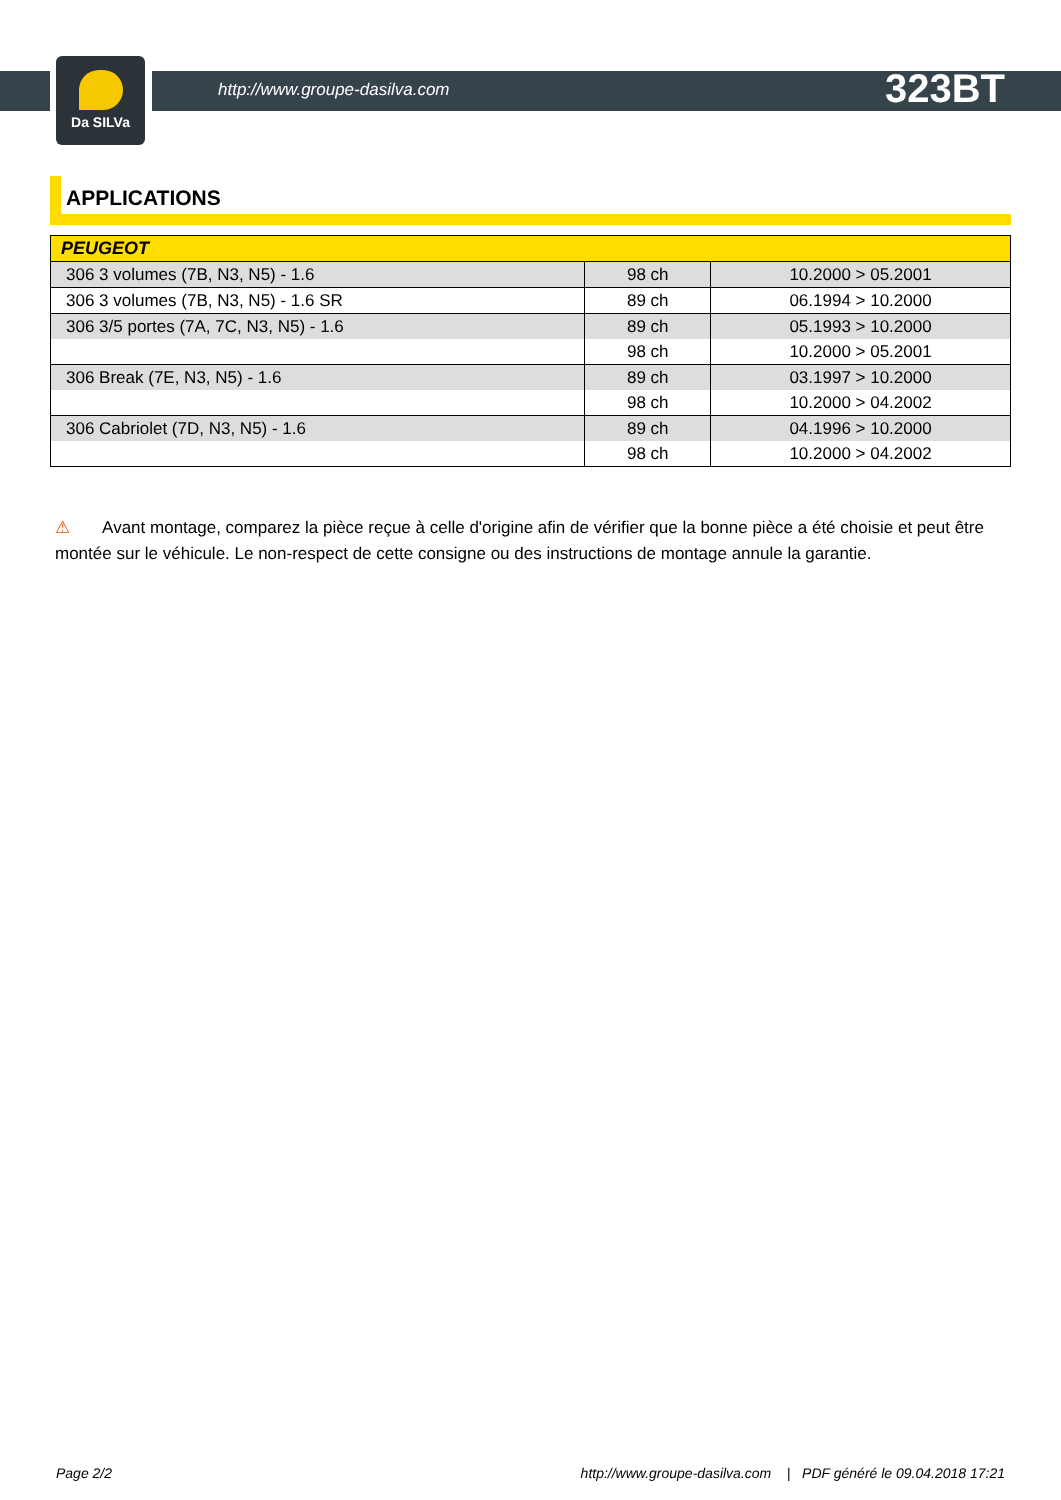Da SILVa
http://www.groupe-dasilva.com 323BT
APPLICATIONS
| PEUGEOT | | |
| --- | --- | --- |
| 306 3 volumes (7B, N3, N5) - 1.6 | 98 ch | 10.2000 > 05.2001 |
| 306 3 volumes (7B, N3, N5) - 1.6 SR | 89 ch | 06.1994 > 10.2000 |
| 306 3/5 portes (7A, 7C, N3, N5) - 1.6 | 89 ch | 05.1993 > 10.2000 |
| | 98 ch | 10.2000 > 05.2001 |
| 306 Break (7E, N3, N5) - 1.6 | 89 ch | 03.1997 > 10.2000 |
| | 98 ch | 10.2000 > 04.2002 |
| 306 Cabriolet (7D, N3, N5) - 1.6 | 89 ch | 04.1996 > 10.2000 |
| | 98 ch | 10.2000 > 04.2002 |
⚠ Avant montage, comparez la pièce reçue à celle d'origine afin de vérifier que la bonne pièce a été choisie et peut être montée sur le véhicule. Le non-respect de cette consigne ou des instructions de montage annule la garantie.
Page 2/2 http://www.groupe-dasilva.com | PDF généré le 09.04.2018 17:21